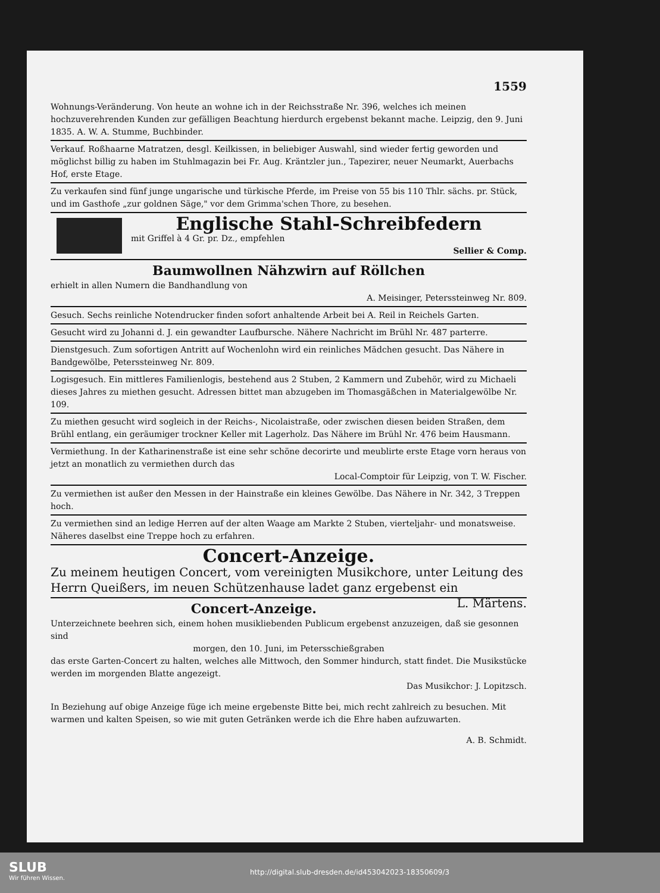1559
Wohnungs-Veränderung. Von heute an wohne ich in der Reichsstraße Nr. 396, welches ich meinen hochzuverehrenden Kunden zur gefälligen Beachtung hierdurch ergebenst bekannt mache. Leipzig, den 9. Juni 1835. A. W. A. Stumme, Buchbinder.
Verkauf. Roßhaarne Matratzen, desgl. Keilkissen, in beliebiger Auswahl, sind wieder fertig geworden und möglichst billig zu haben im Stuhlmagazin bei Fr. Aug. Kräntzler jun., Tapezirer, neuer Neumarkt, Auerbachs Hof, erste Etage.
Zu verkaufen sind fünf junge ungarische und türkische Pferde, im Preise von 55 bis 110 Thlr. sächs. pr. Stück, und im Gasthofe „zur goldnen Säge," vor dem Grimma'schen Thore, zu besehen.
Englische Stahl-Schreibfedern
mit Griffel à 4 Gr. pr. Dz., empfehlen
Sellier & Comp.
Baumwollnen Nähzwirn auf Röllchen
erhielt in allen Numern die Bandhandlung von
A. Meisinger, Peterssteinweg Nr. 809.
Gesuch. Sechs reinliche Notendrucker finden sofort anhaltende Arbeit bei A. Reil in Reichels Garten.
Gesucht wird zu Johanni d. J. ein gewandter Laufbursche. Nähere Nachricht im Brühl Nr. 487 parterre.
Dienstgesuch. Zum sofortigen Antritt auf Wochenlohn wird ein reinliches Mädchen gesucht. Das Nähere in Bandgewölbe, Peterssteinweg Nr. 809.
Logisgesuch. Ein mittleres Familienlogis, bestehend aus 2 Stuben, 2 Kammern und Zubehör, wird zu Michaeli dieses Jahres zu miethen gesucht. Adressen bittet man abzugeben im Thomasgäßchen in Materialgewölbe Nr. 109.
Zu miethen gesucht wird sogleich in der Reichs-, Nicolaistraße, oder zwischen diesen beiden Straßen, dem Brühl entlang, ein geräumiger trockner Keller mit Lagerholz. Das Nähere im Brühl Nr. 476 beim Hausmann.
Vermiethung. In der Katharinenstraße ist eine sehr schöne decorirte und meublirte erste Etage vorn heraus von jetzt an monatlich zu vermiethen durch das
Local-Comptoir für Leipzig, von T. W. Fischer.
Zu vermiethen ist außer den Messen in der Hainstraße ein kleines Gewölbe. Das Nähere in Nr. 342, 3 Treppen hoch.
Zu vermiethen sind an ledige Herren auf der alten Waage am Markte 2 Stuben, vierteljahr- und monatsweise. Näheres daselbst eine Treppe hoch zu erfahren.
Concert-Anzeige.
Zu meinem heutigen Concert, vom vereinigten Musikchore, unter Leitung des Herrn Queißers, im neuen Schützenhause ladet ganz ergebenst ein L. Märtens.
Concert-Anzeige.
Unterzeichnete beehren sich, einem hohen musikliebenden Publicum ergebenst anzuzeigen, daß sie gesonnen sind
morgen, den 10. Juni, im Petersschießgraben
das erste Garten-Concert zu halten, welches alle Mittwoch, den Sommer hindurch, statt findet. Die Musikstücke werden im morgenden Blatte angezeigt.
Das Musikchor: J. Lopitzsch.
In Beziehung auf obige Anzeige füge ich meine ergebenste Bitte bei, mich recht zahlreich zu besuchen. Mit warmen und kalten Speisen, so wie mit guten Getränken werde ich die Ehre haben aufzuwarten.
A. B. Schmidt.
SLUB
Wir führen Wissen.
http://digital.slub-dresden.de/id453042023-18350609/3